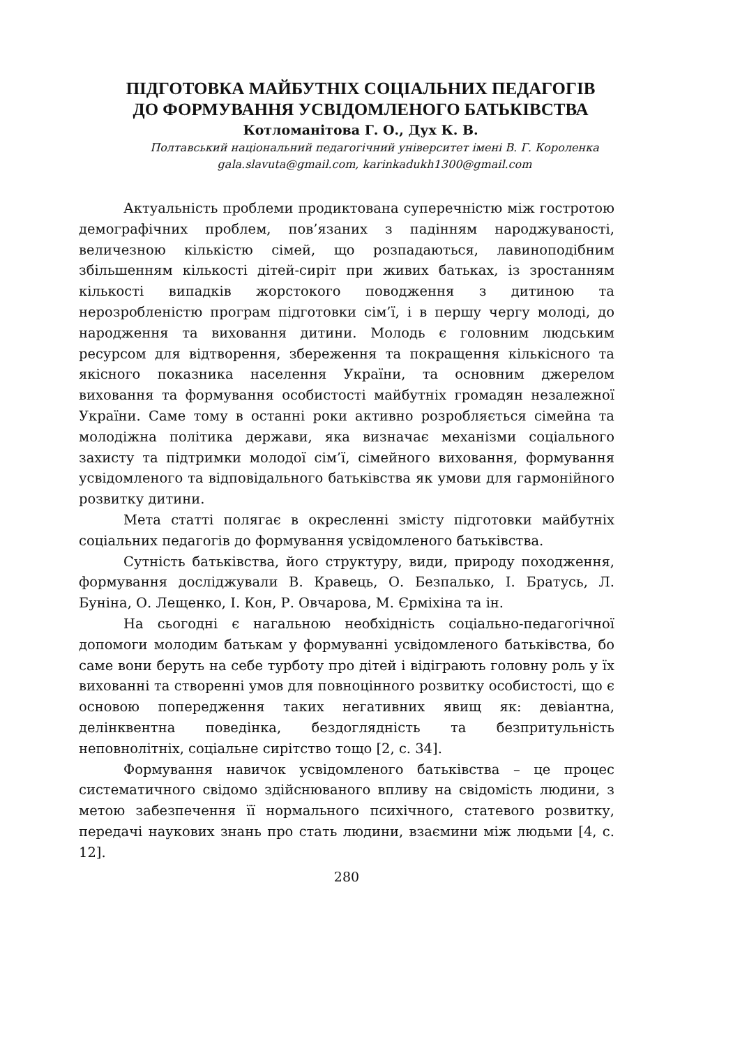ПІДГОТОВКА МАЙБУТНІХ СОЦІАЛЬНИХ ПЕДАГОГІВ
ДО ФОРМУВАННЯ УСВІДОМЛЕНОГО БАТЬКІВСТВА
Котломанітова Г. О., Дух К. В.
Полтавський національний педагогічний університет імені В. Г. Короленка
gala.slavuta@gmail.com, karinkadukh1300@gmail.com
Актуальність проблеми продиктована суперечністю між гостротою демографічних проблем, пов’язаних з падінням народжуваності, величезною кількістю сімей, що розпадаються, лавиноподібним збільшенням кількості дітей-сиріт при живих батьках, із зростанням кількості випадків жорстокого поводження з дитиною та нерозробленістю програм підготовки сім’ї, і в першу чергу молоді, до народження та виховання дитини. Молодь є головним людським ресурсом для відтворення, збереження та покращення кількісного та якісного показника населення України, та основним джерелом виховання та формування особистості майбутніх громадян незалежної України. Саме тому в останні роки активно розробляється сімейна та молодіжна політика держави, яка визначає механізми соціального захисту та підтримки молодої сім’ї, сімейного виховання, формування усвідомленого та відповідального батьківства як умови для гармонійного розвитку дитини.
Мета статті полягає в окресленні змісту підготовки майбутніх соціальних педагогів до формування усвідомленого батьківства.
Сутність батьківства, його структуру, види, природу походження, формування досліджували В. Кравець, О. Безпалько, І. Братусь, Л. Буніна, О. Лещенко, І. Кон, Р. Овчарова, М. Єрміхіна та ін.
На сьогодні є нагальною необхідність соціально-педагогічної допомоги молодим батькам у формуванні усвідомленого батьківства, бо саме вони беруть на себе турботу про дітей і відіграють головну роль у їх вихованні та створенні умов для повноцінного розвитку особистості, що є основою попередження таких негативних явищ як: девіантна, делінквентна поведінка, бездоглядність та безпритульність неповнолітніх, соціальне сирітство тощо [2, с. 34].
Формування навичок усвідомленого батьківства – це процес систематичного свідомо здійснюваного впливу на свідомість людини, з метою забезпечення її нормального психічного, статевого розвитку, передачі наукових знань про стать людини, взаємини між людьми [4, с. 12].
280